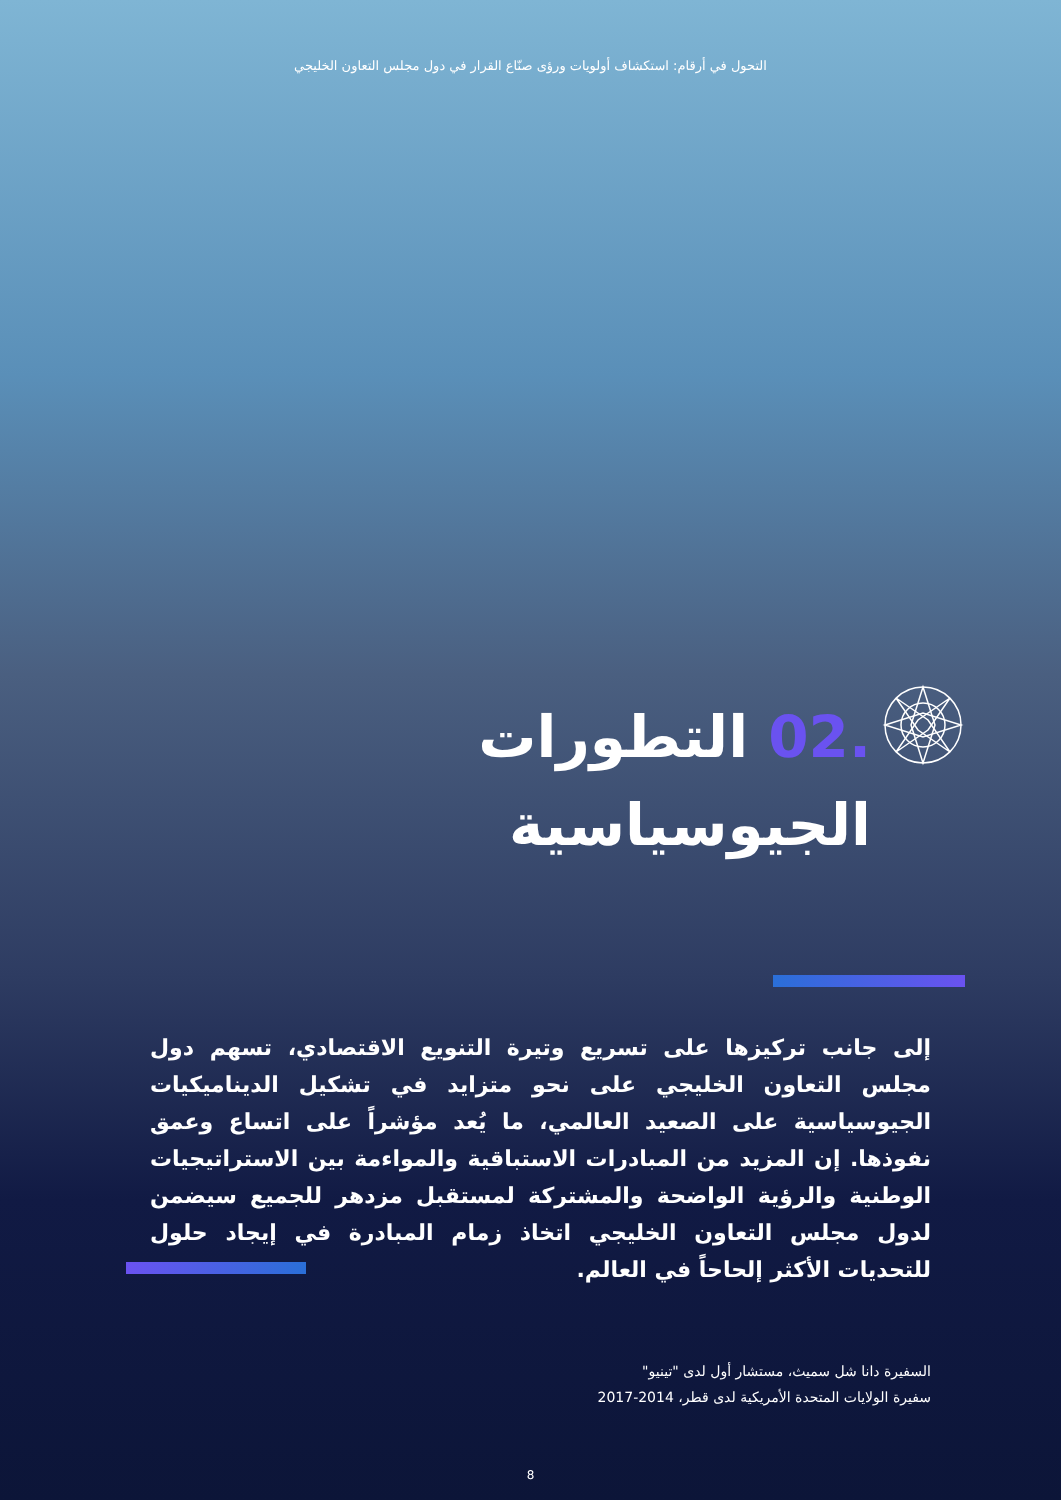التحول في أرقام: استكشاف أولويات ورؤى صنّاع القرار في دول مجلس التعاون الخليجي
.02 التطورات
الجيوسياسية
إلى جانب تركيزها على تسريع وتيرة التنويع الاقتصادي، تسهم دول مجلس التعاون الخليجي على نحو متزايد في تشكيل الديناميكيات الجيوسياسية على الصعيد العالمي، ما يُعد مؤشراً على اتساع وعمق نفوذها. إن المزيد من المبادرات الاستباقية والمواءمة بين الاستراتيجيات الوطنية والرؤية الواضحة والمشتركة لمستقبل مزدهر للجميع سيضمن لدول مجلس التعاون الخليجي اتخاذ زمام المبادرة في إيجاد حلول للتحديات الأكثر إلحاحاً في العالم.
السفيرة دانا شل سميث، مستشار أول لدى "تينيو"
سفيرة الولايات المتحدة الأمريكية لدى قطر، 2014-2017
8